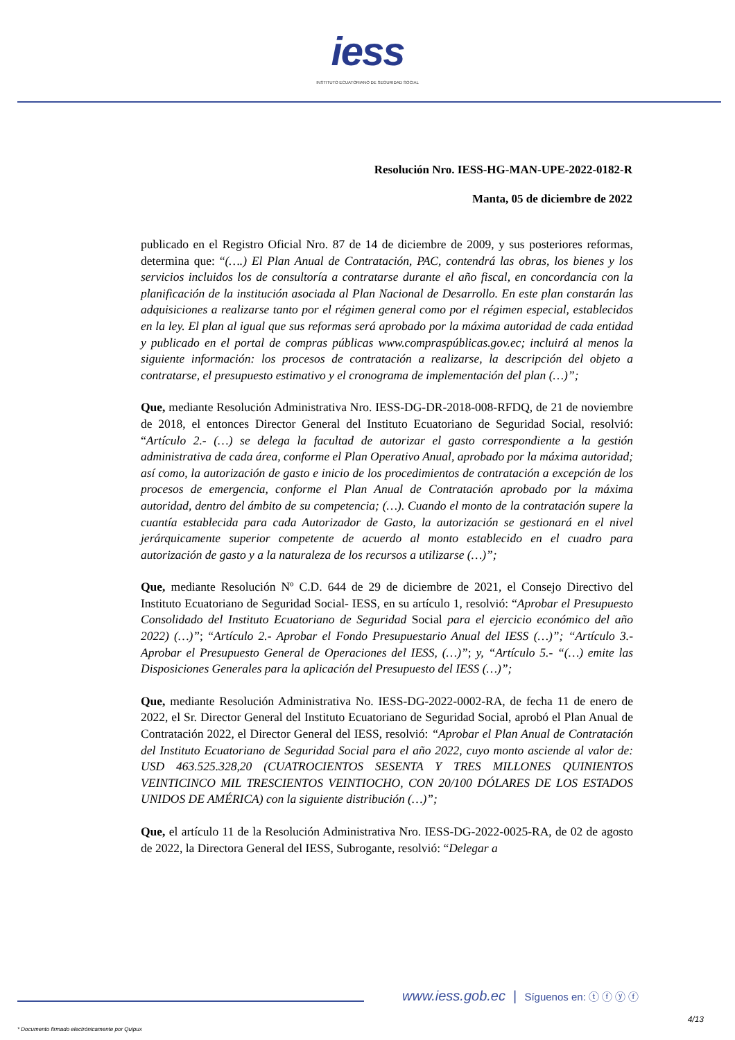iess
INSTITUTO ECUATORIANO DE SEGURIDAD SOCIAL
Resolución Nro. IESS-HG-MAN-UPE-2022-0182-R
Manta, 05 de diciembre de 2022
publicado en el Registro Oficial Nro. 87 de 14 de diciembre de 2009, y sus posteriores reformas, determina que: “(….) El Plan Anual de Contratación, PAC, contendrá las obras, los bienes y los servicios incluidos los de consultoría a contratarse durante el año fiscal, en concordancia con la planificación de la institución asociada al Plan Nacional de Desarrollo. En este plan constarán las adquisiciones a realizarse tanto por el régimen general como por el régimen especial, establecidos en la ley. El plan al igual que sus reformas será aprobado por la máxima autoridad de cada entidad y publicado en el portal de compras públicas www.compraspúblicas.gov.ec; incluirá al menos la siguiente información: los procesos de contratación a realizarse, la descripción del objeto a contratarse, el presupuesto estimativo y el cronograma de implementación del plan (…)”;
Que, mediante Resolución Administrativa Nro. IESS-DG-DR-2018-008-RFDQ, de 21 de noviembre de 2018, el entonces Director General del Instituto Ecuatoriano de Seguridad Social, resolvió: “Artículo 2.- (…) se delega la facultad de autorizar el gasto correspondiente a la gestión administrativa de cada área, conforme el Plan Operativo Anual, aprobado por la máxima autoridad; así como, la autorización de gasto e inicio de los procedimientos de contratación a excepción de los procesos de emergencia, conforme el Plan Anual de Contratación aprobado por la máxima autoridad, dentro del ámbito de su competencia; (…). Cuando el monto de la contratación supere la cuantía establecida para cada Autorizador de Gasto, la autorización se gestionará en el nivel jerárquicamente superior competente de acuerdo al monto establecido en el cuadro para autorización de gasto y a la naturaleza de los recursos a utilizarse (…)”;
Que, mediante Resolución Nº C.D. 644 de 29 de diciembre de 2021, el Consejo Directivo del Instituto Ecuatoriano de Seguridad Social- IESS, en su artículo 1, resolvió: “Aprobar el Presupuesto Consolidado del Instituto Ecuatoriano de Seguridad Social para el ejercicio económico del año 2022) (…)”; “Artículo 2.- Aprobar el Fondo Presupuestario Anual del IESS (…)”; “Artículo 3.- Aprobar el Presupuesto General de Operaciones del IESS, (…)”; y, “Artículo 5.- “(…) emite las Disposiciones Generales para la aplicación del Presupuesto del IESS (…)”;
Que, mediante Resolución Administrativa No. IESS-DG-2022-0002-RA, de fecha 11 de enero de 2022, el Sr. Director General del Instituto Ecuatoriano de Seguridad Social, aprobó el Plan Anual de Contratación 2022, el Director General del IESS, resolvió: “Aprobar el Plan Anual de Contratación del Instituto Ecuatoriano de Seguridad Social para el año 2022, cuyo monto asciende al valor de: USD 463.525.328,20 (CUATROCIENTOS SESENTA Y TRES MILLONES QUINIENTOS VEINTICINCO MIL TRESCIENTOS VEINTIOCHO, CON 20/100 DÓLARES DE LOS ESTADOS UNIDOS DE AMÉRICA) con la siguiente distribución (…)”;
Que, el artículo 11 de la Resolución Administrativa Nro. IESS-DG-2022-0025-RA, de 02 de agosto de 2022, la Directora General del IESS, Subrogante, resolvió: “Delegar a
www.iess.gob.ec | Síguenos en: ⓣ ⓕ ⓨ ⓕ
4/13
* Documento firmado electrónicamente por Quipux